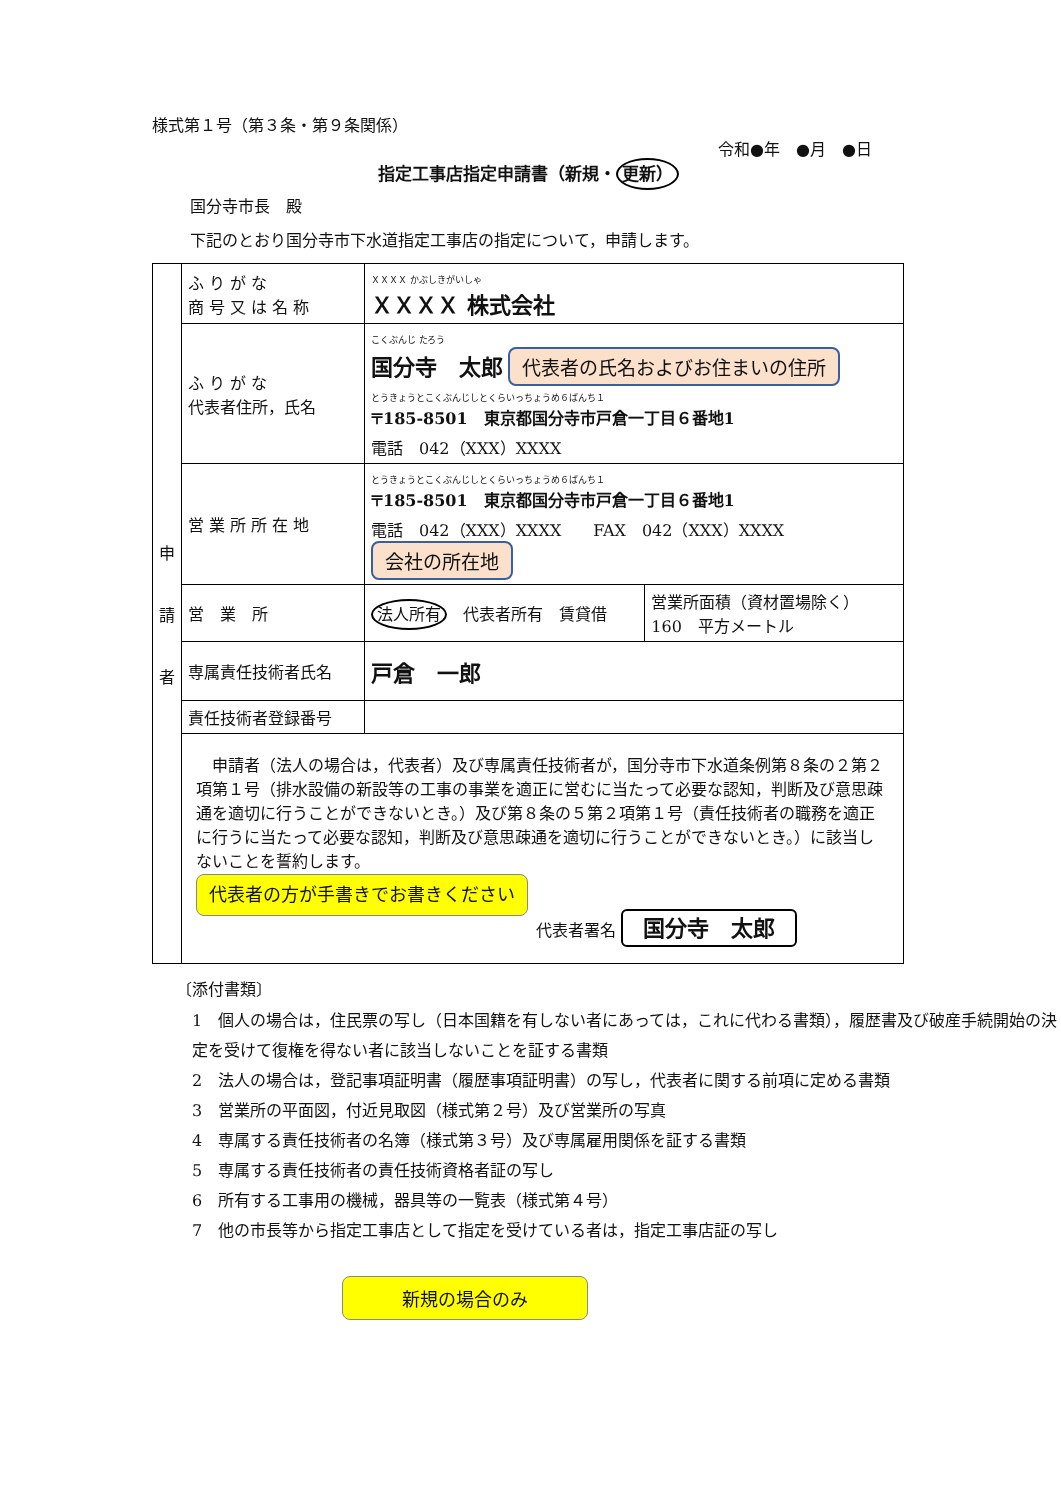様式第１号（第３条・第９条関係）
令和●年　●月　●日
指定工事店指定申請書（新規・ 更新）
国分寺市長　殿
下記のとおり国分寺市下水道指定工事店の指定について，申請します。
| 申 請 者 | ふ り が な 商 号 又 は 名 称 | ＸＸＸＸ かぶしきがいしゃ ＸＸＸＸ 株式会社 | |
| | ふ り が な 代表者住所，氏名 | こくぶんじ たろう 国分寺 太郎 代表者の氏名およびお住まいの住所 とうきょうとこくぶんじしとくらいっちょうめ６ばんち１ 〒185-8501 東京都国分寺市戸倉一丁目６番地1 電話 042（XXX）XXXX | |
| | 営 業 所 所 在 地 | とうきょうとこくぶんじしとくらいっちょうめ６ばんち１ 〒185-8501 東京都国分寺市戸倉一丁目６番地1 電話 042（XXX）XXXX FAX 042（XXX）XXXX 会社の所在地 | |
| | 営 業 所 | 法人所有 代表者所有 賃貸借 | 営業所面積（資材置場除く） 160 平方メートル |
| | 専属責任技術者氏名 | 戸倉 一郎 | |
| | 責任技術者登録番号 | | |
| | 申請者（法人の場合は，代表者）及び専属責任技術者が，国分寺市下水道条例第８条の２第２項第１号（排水設備の新設等の工事の事業を適正に営むに当たって必要な認知，判断及び意思疎通を適切に行うことができないとき。）及び第８条の５第２項第１号（責任技術者の職務を適正に行うに当たって必要な認知，判断及び意思疎通を適切に行うことができないとき。）に該当しないことを誓約します。 代表者の方が手書きでお書きください 代表者署名 国分寺 太郎 | | |
〔添付書類〕
1　個人の場合は，住民票の写し（日本国籍を有しない者にあっては，これに代わる書類），履歴書及び破産手続開始の決定を受けて復権を得ない者に該当しないことを証する書類
2　法人の場合は，登記事項証明書（履歴事項証明書）の写し，代表者に関する前項に定める書類
3　営業所の平面図，付近見取図（様式第２号）及び営業所の写真
4　専属する責任技術者の名簿（様式第３号）及び専属雇用関係を証する書類
5　専属する責任技術者の責任技術資格者証の写し
6　所有する工事用の機械，器具等の一覧表（様式第４号）
7　他の市長等から指定工事店として指定を受けている者は，指定工事店証の写し
新規の場合のみ